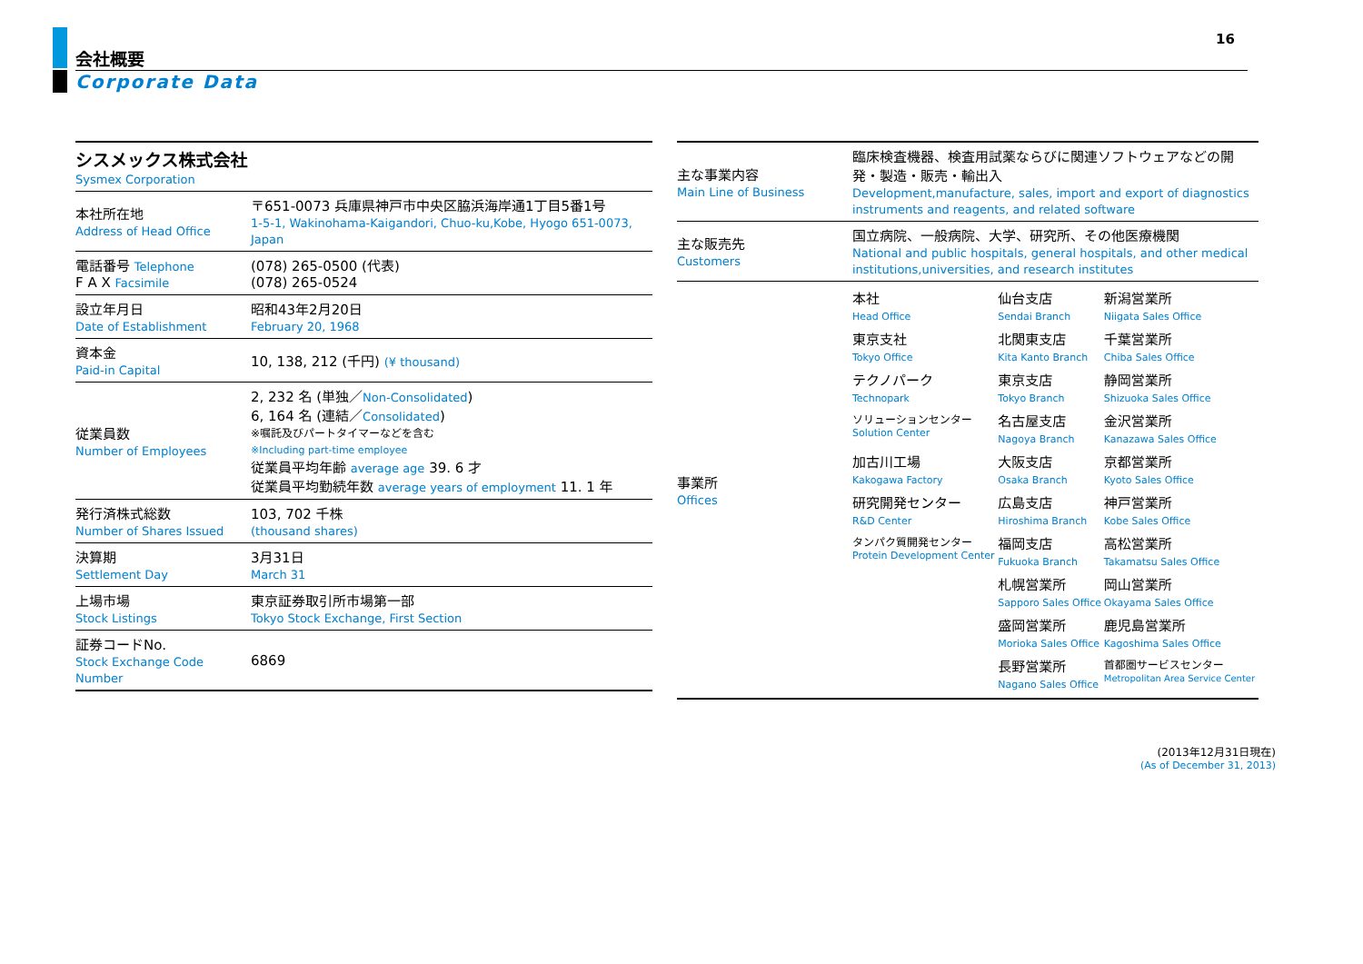16
会社概要
Corporate Data
| シスメックス株式会社 Sysmex Corporation | |
| 本社所在地 Address of Head Office | 〒651-0073 兵庫県神戸市中央区脇浜海岸通1丁目5番1号 1-5-1, Wakinohama-Kaigandori, Chuo-ku,Kobe, Hyogo 651-0073, Japan |
| 電話番号 Telephone F A X Facsimile | (078) 265-0500 (代表) (078) 265-0524 |
| 設立年月日 Date of Establishment | 昭和43年2月20日 February 20, 1968 |
| 資本金 Paid-in Capital | 10, 138, 212 (千円) (¥ thousand) |
| 従業員数 Number of Employees | 2, 232 名 (単独／ Non-Consolidated ) 6, 164 名 (連結／ Consolidated ) ※嘱託及びパートタイマーなどを含む ※Including part-time employee 従業員平均年齢 average age 39. 6 才 従業員平均勤続年数 average years of employment 11. 1 年 |
| 発行済株式総数 Number of Shares Issued | 103, 702 千株 (thousand shares) |
| 決算期 Settlement Day | 3月31日 March 31 |
| 上場市場 Stock Listings | 東京証券取引所市場第一部 Tokyo Stock Exchange, First Section |
| 証券コードNo. Stock Exchange Code Number | 6869 |
| 主な事業内容 Main Line of Business | 臨床検査機器、検査用試薬ならびに関連ソフトウェアなどの開発・製造・販売・輸出入 Development,manufacture, sales, import and export of diagnostics instruments and reagents, and related software |
| 主な販売先 Customers | 国立病院、一般病院、大学、研究所、その他医療機関 National and public hospitals, general hospitals, and other medical institutions,universities, and research institutes |
| 事業所 Offices | / 本社 Head Office / 仙台支店 Sendai Branch / 新潟営業所 Niigata Sales Office / / 東京支社 Tokyo Office / 北関東支店 Kita Kanto Branch / 千葉営業所 Chiba Sales Office / / テクノパーク Technopark / 東京支店 Tokyo Branch / 静岡営業所 Shizuoka Sales Office / / ソリューションセンター Solution Center / 名古屋支店 Nagoya Branch / 金沢営業所 Kanazawa Sales Office / / 加古川工場 Kakogawa Factory / 大阪支店 Osaka Branch / 京都営業所 Kyoto Sales Office / / 研究開発センター R&D Center / 広島支店 Hiroshima Branch / 神戸営業所 Kobe Sales Office / / タンパク質開発センター Protein Development Center / 福岡支店 Fukuoka Branch / 高松営業所 Takamatsu Sales Office / / / 札幌営業所 Sapporo Sales Office / 岡山営業所 Okayama Sales Office / / / 盛岡営業所 Morioka Sales Office / 鹿児島営業所 Kagoshima Sales Office / / / 長野営業所 Nagano Sales Office / 首都圏サービスセンター Metropolitan Area Service Center / |
(2013年12月31日現在)
(As of December 31, 2013)